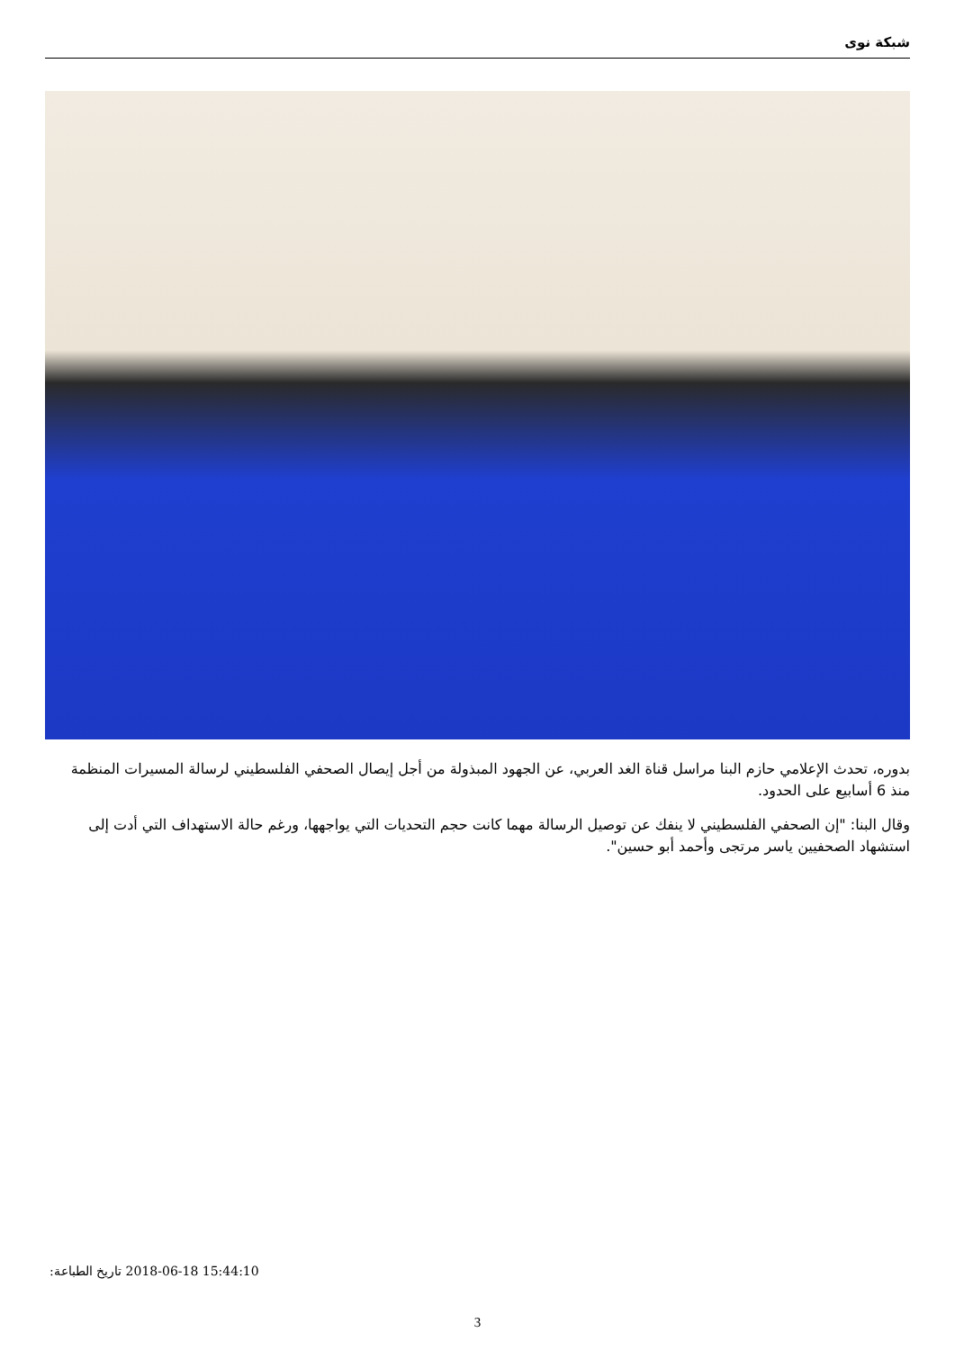شبكة نوى
بدوره، تحدث الإعلامي حازم البنا مراسل قناة الغد العربي، عن الجهود المبذولة من أجل إيصال الصحفي الفلسطيني لرسالة المسيرات المنظمة منذ 6 أسابيع على الحدود.
وقال البنا: "إن الصحفي الفلسطيني لا ينفك عن توصيل الرسالة مهما كانت حجم التحديات التي يواجهها، ورغم حالة الاستهداف التي أدت إلى استشهاد الصحفيين ياسر مرتجى وأحمد أبو حسين".
تاريخ الطباعة: 2018-06-18 15:44:10
3